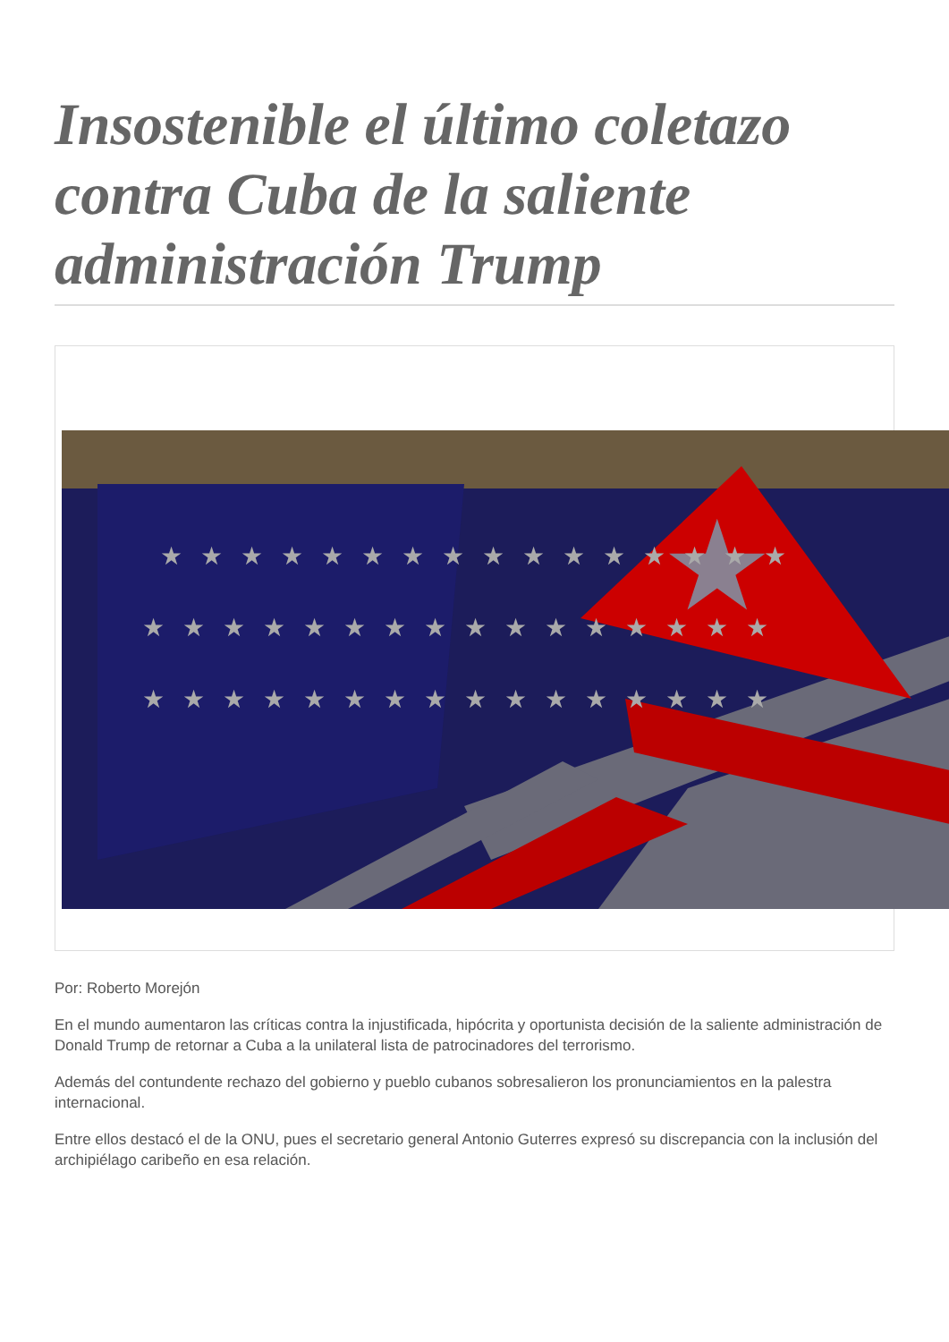Insostenible el último coletazo contra Cuba de la saliente administración Trump
★
★★★★★★★★★★★★★★★★
★★★★★★★★★★★★★★★★
★★★★★★★★★★★★★★★★
Por: Roberto Morejón
En el mundo aumentaron las críticas contra la injustificada, hipócrita y oportunista decisión de la saliente administración de Donald Trump de retornar a Cuba a la unilateral lista de patrocinadores del terrorismo.
Además del contundente rechazo del gobierno y pueblo cubanos sobresalieron los pronunciamientos en la palestra internacional.
Entre ellos destacó el de la ONU, pues el secretario general Antonio Guterres expresó su discrepancia con la inclusión del archipiélago caribeño en esa relación.